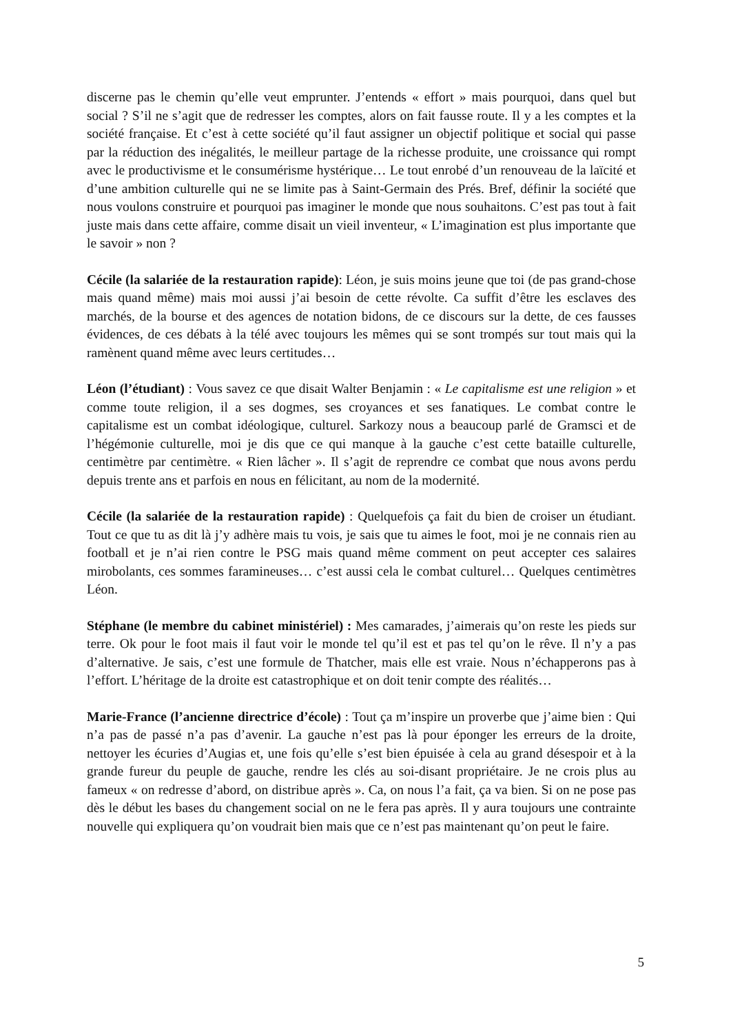discerne pas le chemin qu’elle veut emprunter. J’entends « effort » mais pourquoi, dans quel but social ? S’il ne s’agit que de redresser les comptes, alors on fait fausse route. Il y a les comptes et la société française. Et c’est à cette société qu’il faut assigner un objectif politique et social qui passe par la réduction des inégalités, le meilleur partage de la richesse produite, une croissance qui rompt avec le productivisme et le consumérisme hystérique… Le tout enrobé d’un renouveau de la laïcité et d’une ambition culturelle qui ne se limite pas à Saint-Germain des Prés. Bref, définir la société que nous voulons construire et pourquoi pas imaginer le monde que nous souhaitons. C’est pas tout à fait juste mais dans cette affaire, comme disait un vieil inventeur, « L’imagination est plus importante que le savoir » non ?
Cécile (la salariée de la restauration rapide): Léon, je suis moins jeune que toi (de pas grand-chose mais quand même) mais moi aussi j’ai besoin de cette révolte. Ca suffit d’être les esclaves des marchés, de la bourse et des agences de notation bidons, de ce discours sur la dette, de ces fausses évidences, de ces débats à la télé avec toujours les mêmes qui se sont trompés sur tout mais qui la ramènent quand même avec leurs certitudes…
Léon (l’étudiant) : Vous savez ce que disait Walter Benjamin : « Le capitalisme est une religion » et comme toute religion, il a ses dogmes, ses croyances et ses fanatiques. Le combat contre le capitalisme est un combat idéologique, culturel. Sarkozy nous a beaucoup parlé de Gramsci et de l’hégémonie culturelle, moi je dis que ce qui manque à la gauche c’est cette bataille culturelle, centimètre par centimètre. « Rien lâcher ». Il s’agit de reprendre ce combat que nous avons perdu depuis trente ans et parfois en nous en félicitant, au nom de la modernité.
Cécile (la salariée de la restauration rapide) : Quelquefois ça fait du bien de croiser un étudiant. Tout ce que tu as dit là j’y adhère mais tu vois, je sais que tu aimes le foot, moi je ne connais rien au football et je n’ai rien contre le PSG mais quand même comment on peut accepter ces salaires mirobolants, ces sommes faramineuses… c’est aussi cela le combat culturel… Quelques centimètres Léon.
Stéphane (le membre du cabinet ministériel) : Mes camarades, j’aimerais qu’on reste les pieds sur terre. Ok pour le foot mais il faut voir le monde tel qu’il est et pas tel qu’on le rêve. Il n’y a pas d’alternative. Je sais, c’est une formule de Thatcher, mais elle est vraie. Nous n’échapperons pas à l’effort. L’héritage de la droite est catastrophique et on doit tenir compte des réalités…
Marie-France (l’ancienne directrice d’école) : Tout ça m’inspire un proverbe que j’aime bien : Qui n’a pas de passé n’a pas d’avenir. La gauche n’est pas là pour éponger les erreurs de la droite, nettoyer les écuries d’Augias et, une fois qu’elle s’est bien épuisée à cela au grand désespoir et à la grande fureur du peuple de gauche, rendre les clés au soi-disant propriétaire. Je ne crois plus au fameux « on redresse d’abord, on distribue après ». Ca, on nous l’a fait, ça va bien. Si on ne pose pas dès le début les bases du changement social on ne le fera pas après. Il y aura toujours une contrainte nouvelle qui expliquera qu’on voudrait bien mais que ce n’est pas maintenant qu’on peut le faire.
5